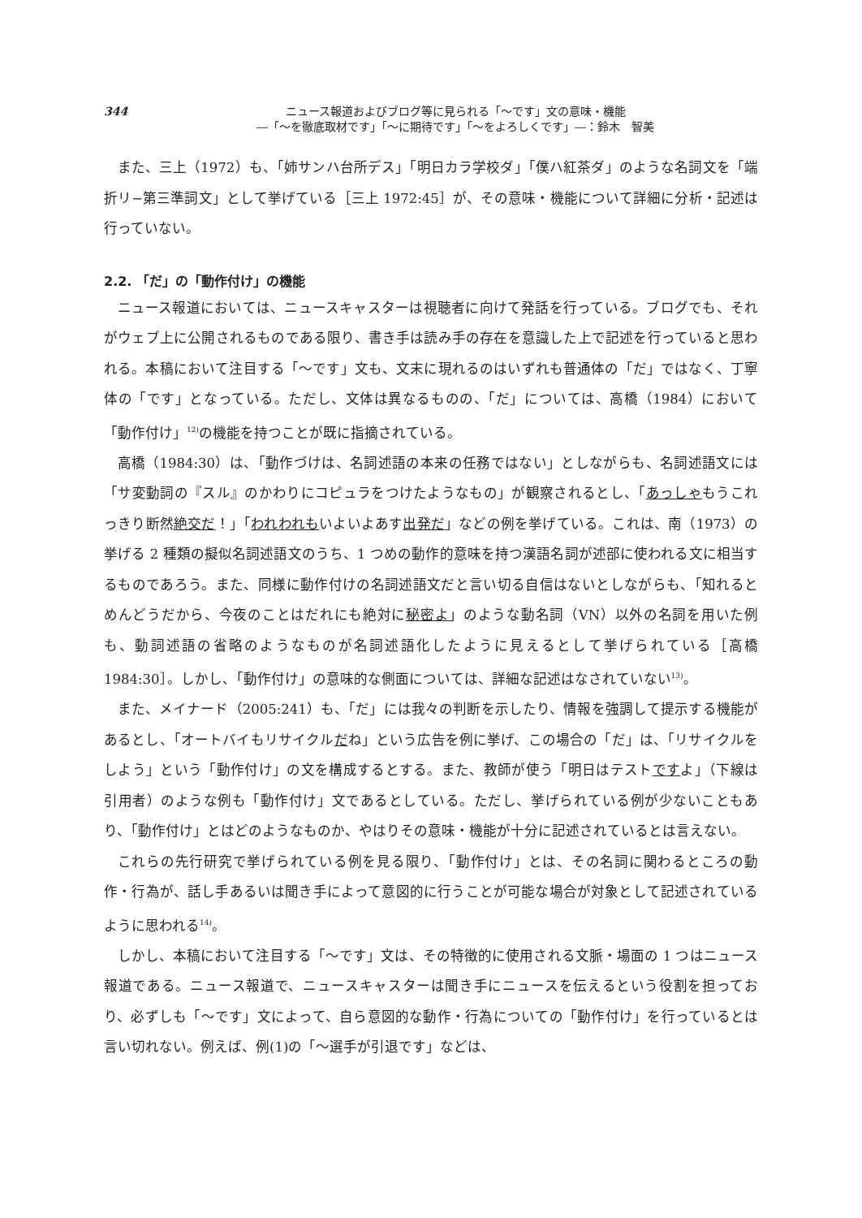344 ニュース報道およびブログ等に見られる「〜です」文の意味・機能
―「〜を徹底取材です」「〜に期待です」「〜をよろしくです」―：鈴木　智美
また、三上（1972）も、「姉サンハ台所デス」「明日カラ学校ダ」「僕ハ紅茶ダ」のような名詞文を「端折リ−第三準詞文」として挙げている［三上 1972:45］が、その意味・機能について詳細に分析・記述は行っていない。
2.2. 「だ」の「動作付け」の機能
ニュース報道においては、ニュースキャスターは視聴者に向けて発話を行っている。ブログでも、それがウェブ上に公開されるものである限り、書き手は読み手の存在を意識した上で記述を行っていると思われる。本稿において注目する「〜です」文も、文末に現れるのはいずれも普通体の「だ」ではなく、丁寧体の「です」となっている。ただし、文体は異なるものの、「だ」については、高橋（1984）において「動作付け」<sup>12)</sup>の機能を持つことが既に指摘されている。
高橋（1984:30）は、「動作づけは、名詞述語の本来の任務ではない」としながらも、名詞述語文には「サ変動詞の『スル』のかわりにコピュラをつけたようなもの」が観察されるとし、「あっしゃもうこれっきり断然絶交だ！」「われわれもいよいよあす出発だ」などの例を挙げている。これは、南（1973）の挙げる 2 種類の擬似名詞述語文のうち、1 つめの動作的意味を持つ漢語名詞が述部に使われる文に相当するものであろう。また、同様に動作付けの名詞述語文だと言い切る自信はないとしながらも、「知れるとめんどうだから、今夜のことはだれにも絶対に秘密よ」のような動名詞（VN）以外の名詞を用いた例も、動詞述語の省略のようなものが名詞述語化したように見えるとして挙げられている［高橋 1984:30］。しかし、「動作付け」の意味的な側面については、詳細な記述はなされていない<sup>13)</sup>。
また、メイナード（2005:241）も、「だ」には我々の判断を示したり、情報を強調して提示する機能があるとし、「オートバイもリサイクルだね」という広告を例に挙げ、この場合の「だ」は、「リサイクルをしよう」という「動作付け」の文を構成するとする。また、教師が使う「明日はテストですよ」（下線は引用者）のような例も「動作付け」文であるとしている。ただし、挙げられている例が少ないこともあり、「動作付け」とはどのようなものか、やはりその意味・機能が十分に記述されているとは言えない。
これらの先行研究で挙げられている例を見る限り、「動作付け」とは、その名詞に関わるところの動作・行為が、話し手あるいは聞き手によって意図的に行うことが可能な場合が対象として記述されているように思われる<sup>14)</sup>。
しかし、本稿において注目する「〜です」文は、その特徴的に使用される文脈・場面の 1 つはニュース報道である。ニュース報道で、ニュースキャスターは聞き手にニュースを伝えるという役割を担っており、必ずしも「〜です」文によって、自ら意図的な動作・行為についての「動作付け」を行っているとは言い切れない。例えば、例(1)の「〜選手が引退です」などは、